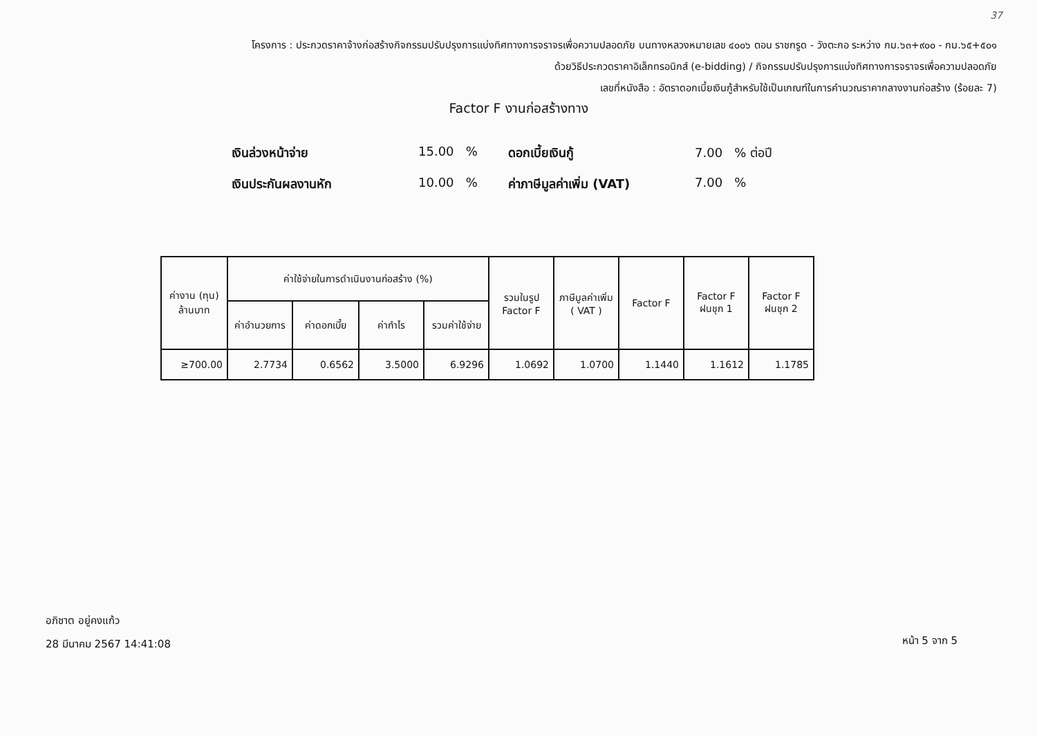37
โครงการ : ประกวดราคาจ้างก่อสร้างกิจกรรมปรับปรุงการแบ่งทิศทางการจราจรเพื่อความปลอดภัย บนทางหลวงหมายเลข ๔๐๐๖ ตอน ราชกรูด - วังตะกอ ระหว่าง กม.๖๓+๙๐๐ - กม.๖๕+๕๐๑
ด้วยวิธีประกวดราคาอิเล็กทรอนิกส์ (e-bidding) / กิจกรรมปรับปรุงการแบ่งทิศทางการจราจรเพื่อความปลอดภัย
เลขที่หนังสือ : อัตราดอกเบี้ยเงินกู้สำหรับใช้เป็นเกณฑ์ในการคำนวณราคากลางงานก่อสร้าง (ร้อยละ 7)
Factor F งานก่อสร้างทาง
เงินล่วงหน้าจ่าย 15.00 % ดอกเบี้ยเงินกู้ 7.00 % ต่อปี เงินประกันผลงานหัก 10.00 % ค่าภาษีมูลค่าเพิ่ม (VAT) 7.00 %
| ค่างาน (ทุน) ล้านบาท | ค่าใช้จ่ายในการดำเนินงานก่อสร้าง (%) | | | | รวมในรูป Factor F | ภาษีมูลค่าเพิ่ม ( VAT ) | Factor F | Factor F ฝนชุก 1 | Factor F ฝนชุก 2 |
| --- | --- | --- | --- | --- | --- | --- | --- | --- | --- |
| | ค่าอำนวยการ | ค่าดอกเบี้ย | ค่ากำไร | รวมค่าใช้จ่าย | | | | | |
| ≥700.00 | 2.7734 | 0.6562 | 3.5000 | 6.9296 | 1.0692 | 1.0700 | 1.1440 | 1.1612 | 1.1785 |
อภิชาต อยู่คงแก้ว
28 มีนาคม 2567 14:41:08
หน้า 5 จาก 5